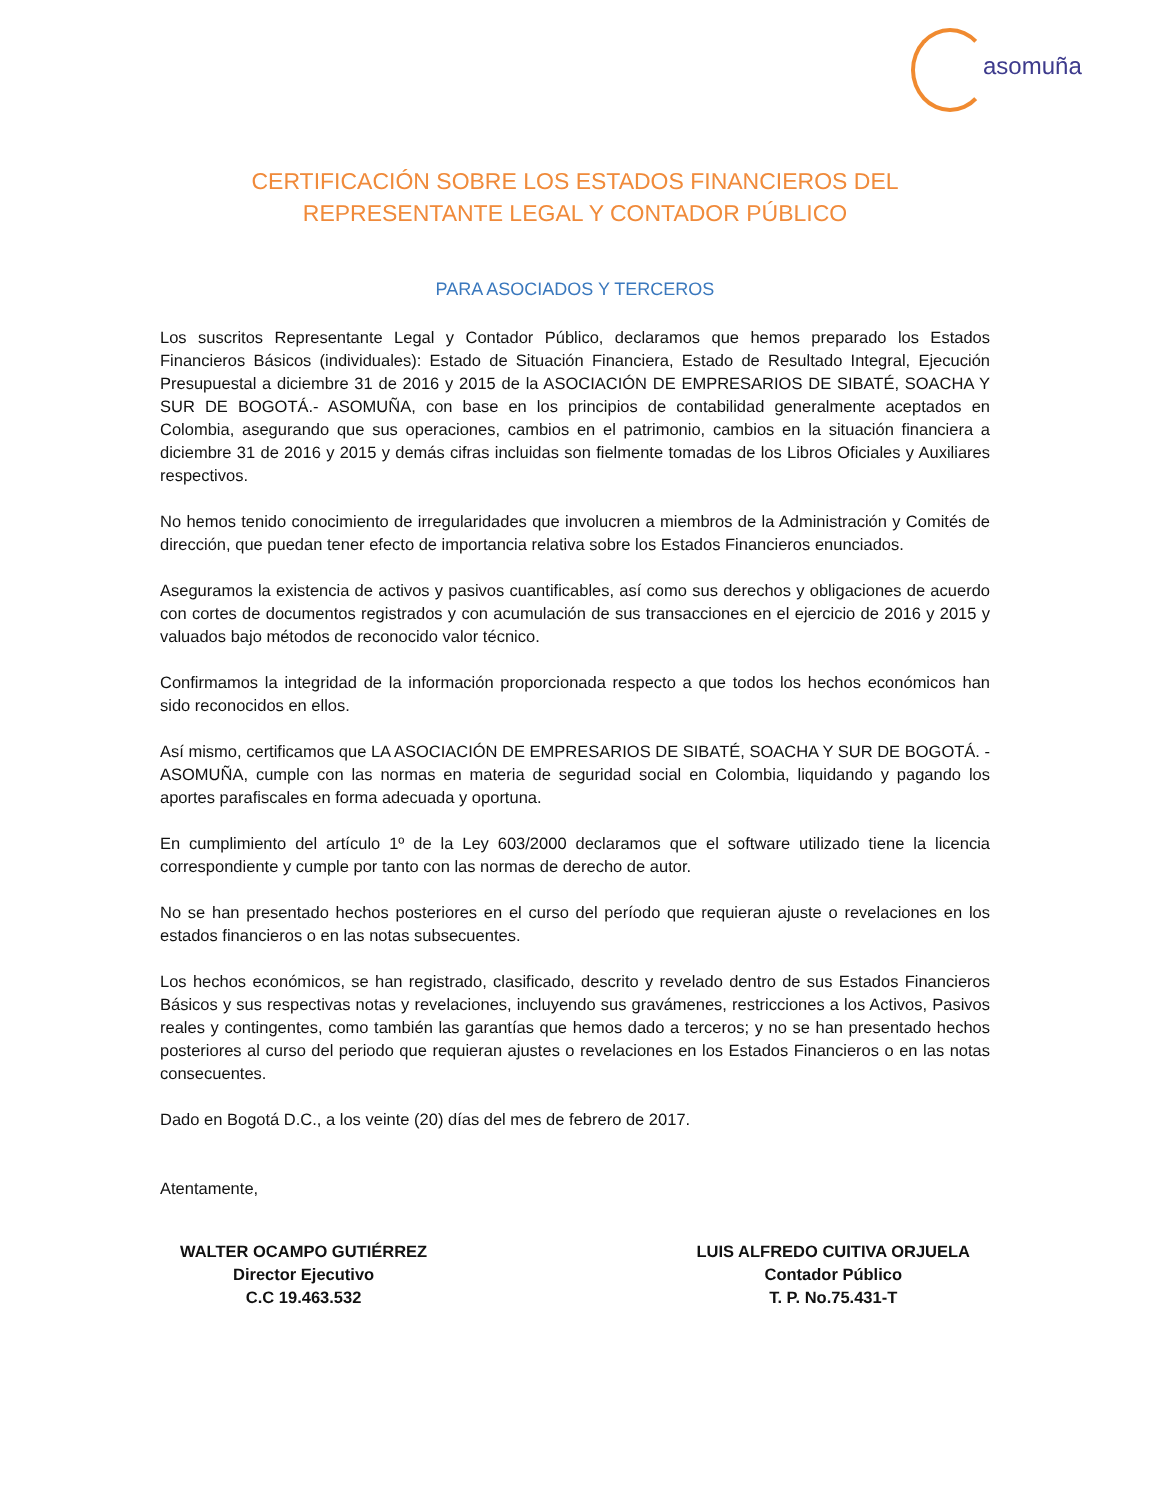asomuña
CERTIFICACIÓN SOBRE LOS ESTADOS FINANCIEROS DEL
REPRESENTANTE LEGAL Y CONTADOR PÚBLICO
PARA ASOCIADOS Y TERCEROS
Los suscritos Representante Legal y Contador Público, declaramos que hemos preparado los Estados Financieros Básicos (individuales): Estado de Situación Financiera, Estado de Resultado Integral, Ejecución Presupuestal a diciembre 31 de 2016 y 2015 de la ASOCIACIÓN DE EMPRESARIOS DE SIBATÉ, SOACHA Y SUR DE BOGOTÁ.- ASOMUÑA, con base en los principios de contabilidad generalmente aceptados en Colombia, asegurando que sus operaciones, cambios en el patrimonio, cambios en la situación financiera a diciembre 31 de 2016 y 2015 y demás cifras incluidas son fielmente tomadas de los Libros Oficiales y Auxiliares respectivos.
No hemos tenido conocimiento de irregularidades que involucren a miembros de la Administración y Comités de dirección, que puedan tener efecto de importancia relativa sobre los Estados Financieros enunciados.
Aseguramos la existencia de activos y pasivos cuantificables, así como sus derechos y obligaciones de acuerdo con cortes de documentos registrados y con acumulación de sus transacciones en el ejercicio de 2016 y 2015 y valuados bajo métodos de reconocido valor técnico.
Confirmamos la integridad de la información proporcionada respecto a que todos los hechos económicos han sido reconocidos en ellos.
Así mismo, certificamos que LA ASOCIACIÓN DE EMPRESARIOS DE SIBATÉ, SOACHA Y SUR DE BOGOTÁ. - ASOMUÑA, cumple con las normas en materia de seguridad social en Colombia, liquidando y pagando los aportes parafiscales en forma adecuada y oportuna.
En cumplimiento del artículo 1º de la Ley 603/2000 declaramos que el software utilizado tiene la licencia correspondiente y cumple por tanto con las normas de derecho de autor.
No se han presentado hechos posteriores en el curso del período que requieran ajuste o revelaciones en los estados financieros o en las notas subsecuentes.
Los hechos económicos, se han registrado, clasificado, descrito y revelado dentro de sus Estados Financieros Básicos y sus respectivas notas y revelaciones, incluyendo sus gravámenes, restricciones a los Activos, Pasivos reales y contingentes, como también las garantías que hemos dado a terceros; y no se han presentado hechos posteriores al curso del periodo que requieran ajustes o revelaciones en los Estados Financieros o en las notas consecuentes.
Dado en Bogotá D.C., a los veinte (20) días del mes de febrero de 2017.
Atentamente,
WALTER OCAMPO GUTIÉRREZ
Director Ejecutivo
C.C 19.463.532
LUIS ALFREDO CUITIVA ORJUELA
Contador Público
T. P. No.75.431-T